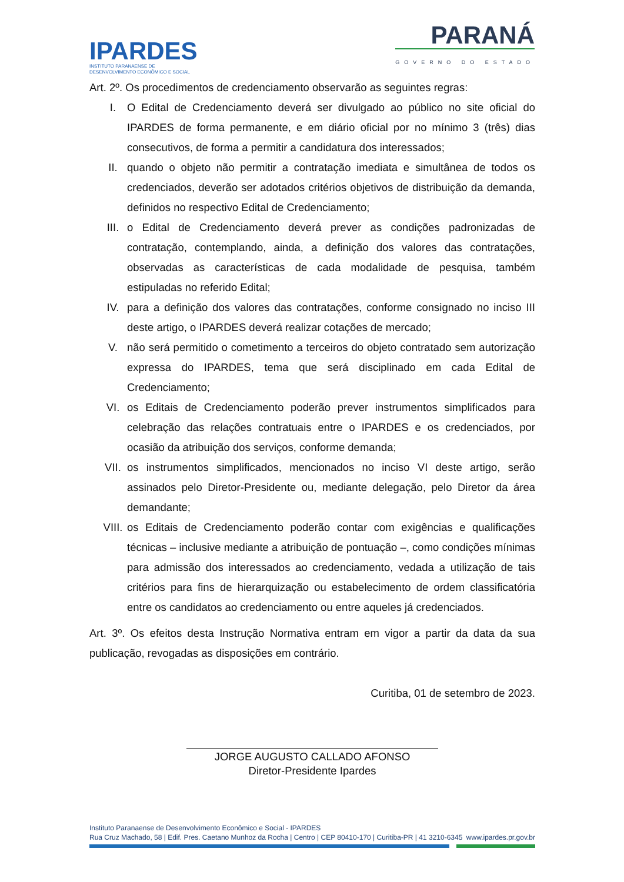IPARDES
INSTITUTO PARANAENSE DE
DESENVOLVIMENTO ECONÔMICO E SOCIAL
PARANÁ
GOVERNO DO ESTADO
Art. 2º. Os procedimentos de credenciamento observarão as seguintes regras:
I. O Edital de Credenciamento deverá ser divulgado ao público no site oficial do IPARDES de forma permanente, e em diário oficial por no mínimo 3 (três) dias consecutivos, de forma a permitir a candidatura dos interessados;
II. quando o objeto não permitir a contratação imediata e simultânea de todos os credenciados, deverão ser adotados critérios objetivos de distribuição da demanda, definidos no respectivo Edital de Credenciamento;
III. o Edital de Credenciamento deverá prever as condições padronizadas de contratação, contemplando, ainda, a definição dos valores das contratações, observadas as características de cada modalidade de pesquisa, também estipuladas no referido Edital;
IV. para a definição dos valores das contratações, conforme consignado no inciso III deste artigo, o IPARDES deverá realizar cotações de mercado;
V. não será permitido o cometimento a terceiros do objeto contratado sem autorização expressa do IPARDES, tema que será disciplinado em cada Edital de Credenciamento;
VI. os Editais de Credenciamento poderão prever instrumentos simplificados para celebração das relações contratuais entre o IPARDES e os credenciados, por ocasião da atribuição dos serviços, conforme demanda;
VII. os instrumentos simplificados, mencionados no inciso VI deste artigo, serão assinados pelo Diretor-Presidente ou, mediante delegação, pelo Diretor da área demandante;
VIII. os Editais de Credenciamento poderão contar com exigências e qualificações técnicas – inclusive mediante a atribuição de pontuação –, como condições mínimas para admissão dos interessados ao credenciamento, vedada a utilização de tais critérios para fins de hierarquização ou estabelecimento de ordem classificatória entre os candidatos ao credenciamento ou entre aqueles já credenciados.
Art. 3º. Os efeitos desta Instrução Normativa entram em vigor a partir da data da sua publicação, revogadas as disposições em contrário.
Curitiba, 01 de setembro de 2023.
JORGE AUGUSTO CALLADO AFONSO
Diretor-Presidente Ipardes
Instituto Paranaense de Desenvolvimento Econômico e Social - IPARDES
Rua Cruz Machado, 58 | Edif. Pres. Caetano Munhoz da Rocha | Centro | CEP 80410-170 | Curitiba-PR | 41 3210-6345 www.ipardes.pr.gov.br